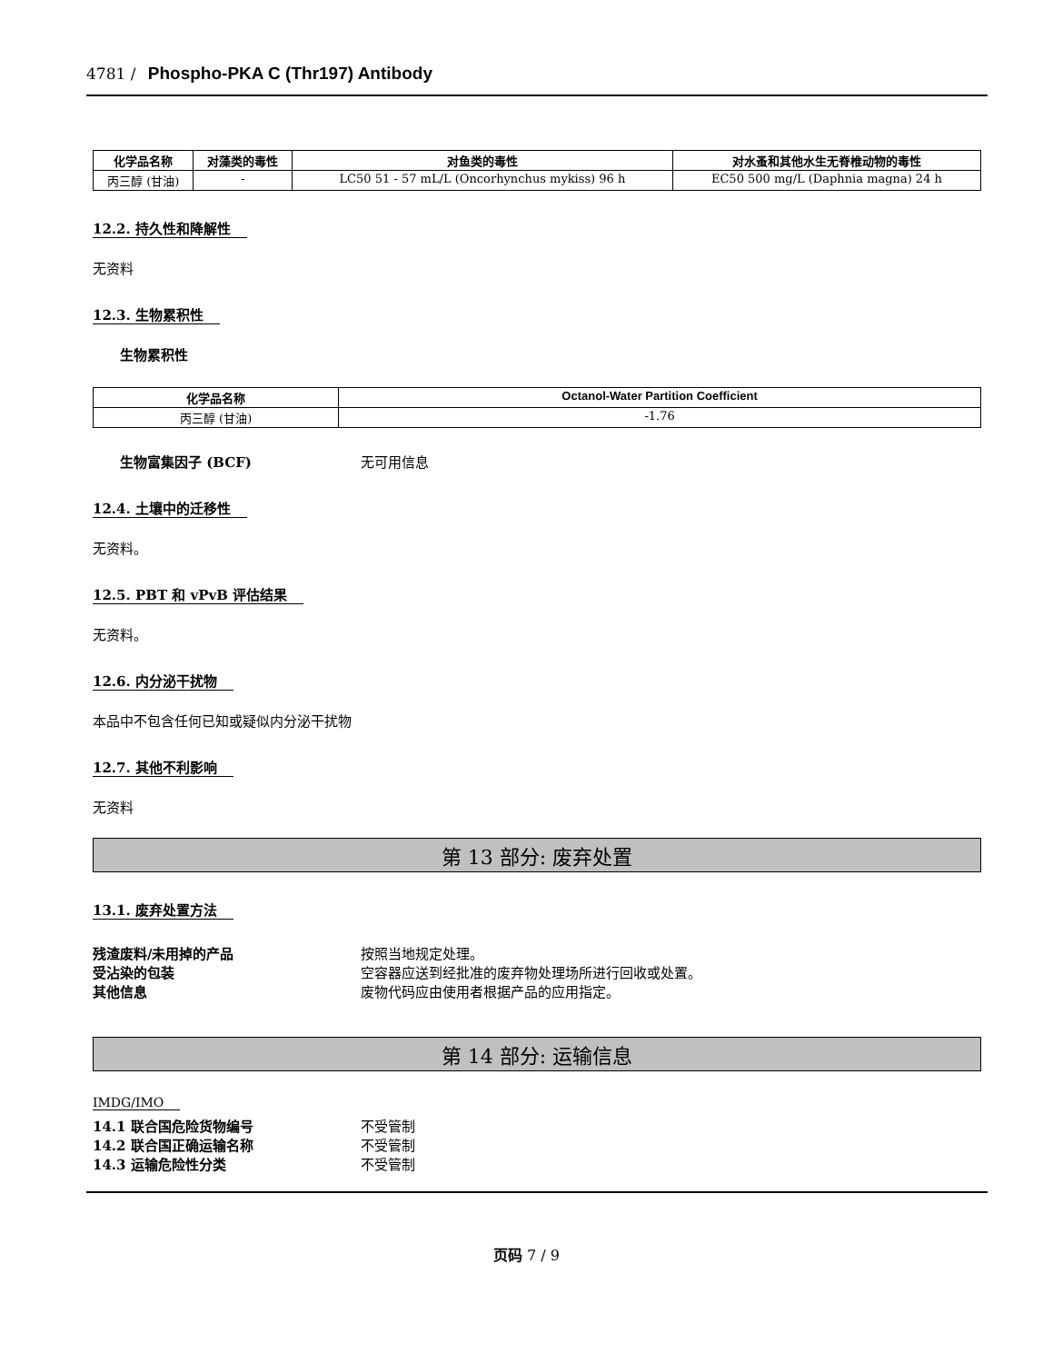4781 / Phospho-PKA C (Thr197) Antibody
| 化学品名称 | 对藻类的毒性 | 对鱼类的毒性 | 对水蚤和其他水生无脊椎动物的毒性 |
| --- | --- | --- | --- |
| 丙三醇 (甘油) | - | LC50 51 - 57 mL/L (Oncorhynchus mykiss) 96 h | EC50 500 mg/L (Daphnia magna) 24 h |
12.2. 持久性和降解性
无资料
12.3. 生物累积性
生物累积性
| 化学品名称 | Octanol-Water Partition Coefficient |
| --- | --- |
| 丙三醇 (甘油) | -1.76 |
生物富集因子 (BCF) 无可用信息
12.4. 土壤中的迁移性
无资料。
12.5. PBT 和 vPvB 评估结果
无资料。
12.6. 内分泌干扰物
本品中不包含任何已知或疑似内分泌干扰物
12.7. 其他不利影响
无资料
第 13 部分: 废弃处置
13.1. 废弃处置方法
残渣废料/未用掉的产品 按照当地规定处理。
受沾染的包装 空容器应送到经批准的废弃物处理场所进行回收或处置。
其他信息 废物代码应由使用者根据产品的应用指定。
第 14 部分: 运输信息
IMDG/IMO
14.1 联合国危险货物编号 不受管制
14.2 联合国正确运输名称 不受管制
14.3 运输危险性分类 不受管制
页码 7 / 9